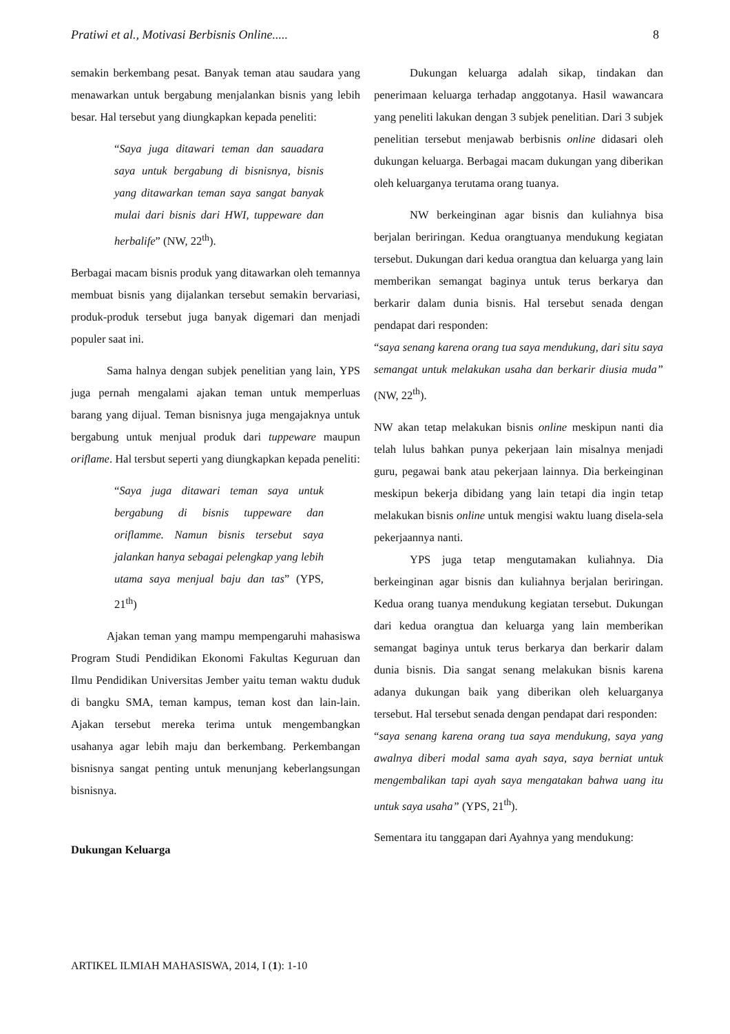Pratiwi et al., Motivasi Berbisnis Online..... 8
semakin berkembang pesat. Banyak teman atau saudara yang menawarkan untuk bergabung menjalankan bisnis yang lebih besar. Hal tersebut yang diungkapkan kepada peneliti:
“Saya juga ditawari teman dan sauadara saya untuk bergabung di bisnisnya, bisnis yang ditawarkan teman saya sangat banyak mulai dari bisnis dari HWI, tuppeware dan herbalife” (NW, 22<sup>th</sup>).
Berbagai macam bisnis produk yang ditawarkan oleh temannya membuat bisnis yang dijalankan tersebut semakin bervariasi, produk-produk tersebut juga banyak digemari dan menjadi populer saat ini.
Sama halnya dengan subjek penelitian yang lain, YPS juga pernah mengalami ajakan teman untuk memperluas barang yang dijual. Teman bisnisnya juga mengajaknya untuk bergabung untuk menjual produk dari tuppeware maupun oriflame. Hal tersbut seperti yang diungkapkan kepada peneliti:
“Saya juga ditawari teman saya untuk bergabung di bisnis tuppeware dan oriflamme. Namun bisnis tersebut saya jalankan hanya sebagai pelengkap yang lebih utama saya menjual baju dan tas” (YPS, 21<sup>th</sup>)
Ajakan teman yang mampu mempengaruhi mahasiswa Program Studi Pendidikan Ekonomi Fakultas Keguruan dan Ilmu Pendidikan Universitas Jember yaitu teman waktu duduk di bangku SMA, teman kampus, teman kost dan lain-lain. Ajakan tersebut mereka terima untuk mengembangkan usahanya agar lebih maju dan berkembang. Perkembangan bisnisnya sangat penting untuk menunjang keberlangsungan bisnisnya.
Dukungan Keluarga
Dukungan keluarga adalah sikap, tindakan dan penerimaan keluarga terhadap anggotanya. Hasil wawancara yang peneliti lakukan dengan 3 subjek penelitian. Dari 3 subjek penelitian tersebut menjawab berbisnis online didasari oleh dukungan keluarga. Berbagai macam dukungan yang diberikan oleh keluarganya terutama orang tuanya.
NW berkeinginan agar bisnis dan kuliahnya bisa berjalan beriringan. Kedua orangtuanya mendukung kegiatan tersebut. Dukungan dari kedua orangtua dan keluarga yang lain memberikan semangat baginya untuk terus berkarya dan berkarir dalam dunia bisnis. Hal tersebut senada dengan pendapat dari responden:
“saya senang karena orang tua saya mendukung, dari situ saya semangat untuk melakukan usaha dan berkarir diusia muda” (NW, 22<sup>th</sup>).
NW akan tetap melakukan bisnis online meskipun nanti dia telah lulus bahkan punya pekerjaan lain misalnya menjadi guru, pegawai bank atau pekerjaan lainnya. Dia berkeinginan meskipun bekerja dibidang yang lain tetapi dia ingin tetap melakukan bisnis online untuk mengisi waktu luang disela-sela pekerjaannya nanti.
YPS juga tetap mengutamakan kuliahnya. Dia berkeinginan agar bisnis dan kuliahnya berjalan beriringan. Kedua orang tuanya mendukung kegiatan tersebut. Dukungan dari kedua orangtua dan keluarga yang lain memberikan semangat baginya untuk terus berkarya dan berkarir dalam dunia bisnis. Dia sangat senang melakukan bisnis karena adanya dukungan baik yang diberikan oleh keluarganya tersebut. Hal tersebut senada dengan pendapat dari responden:
“saya senang karena orang tua saya mendukung, saya yang awalnya diberi modal sama ayah saya, saya berniat untuk mengembalikan tapi ayah saya mengatakan bahwa uang itu untuk saya usaha” (YPS, 21<sup>th</sup>).
Sementara itu tanggapan dari Ayahnya yang mendukung:
ARTIKEL ILMIAH MAHASISWA, 2014, I (1): 1-10